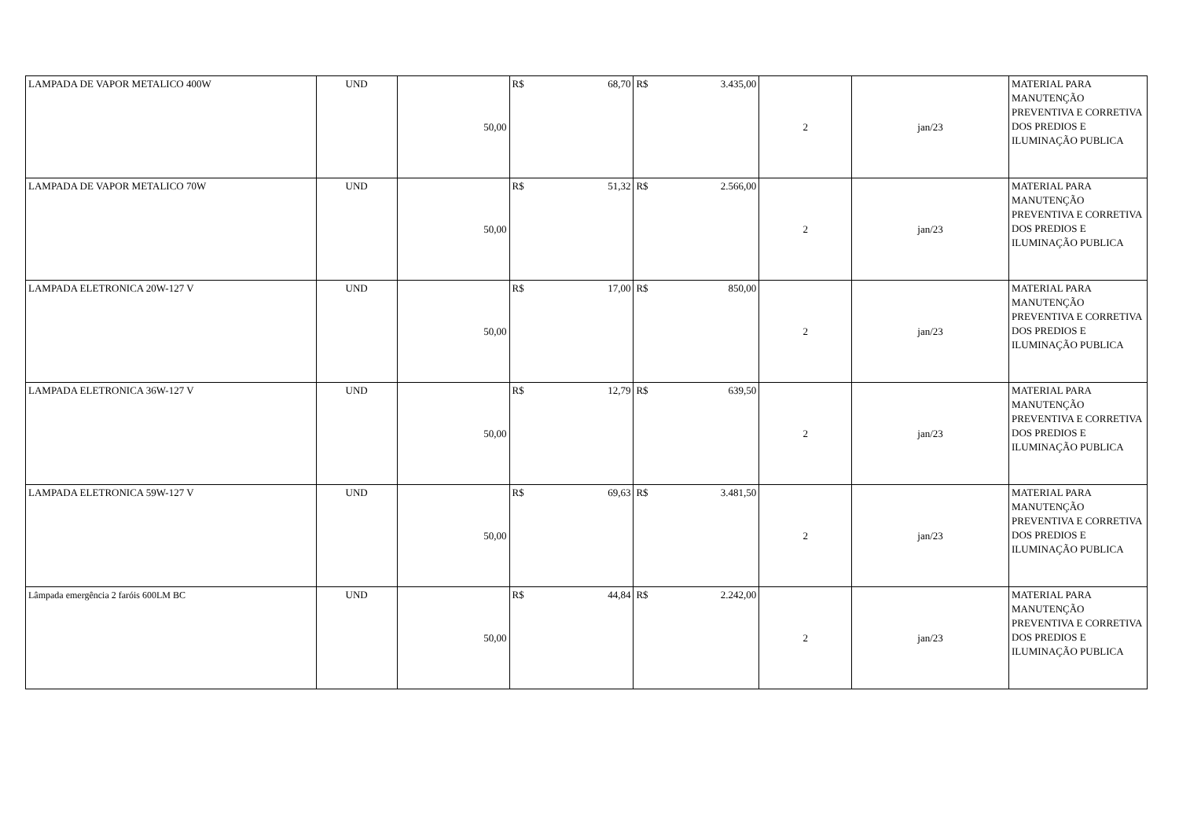| LAMPADA DE VAPOR METALICO 400W | UND | 50,00 | R$ 68,70 | R$ 3.435,00 | 2 | jan/23 | MATERIAL PARA MANUTENÇÃO PREVENTIVA E CORRETIVA DOS PREDIOS E ILUMINAÇÃO PUBLICA |
| LAMPADA DE VAPOR METALICO 70W | UND | 50,00 | R$ 51,32 | R$ 2.566,00 | 2 | jan/23 | MATERIAL PARA MANUTENÇÃO PREVENTIVA E CORRETIVA DOS PREDIOS E ILUMINAÇÃO PUBLICA |
| LAMPADA ELETRONICA 20W-127 V | UND | 50,00 | R$ 17,00 | R$ 850,00 | 2 | jan/23 | MATERIAL PARA MANUTENÇÃO PREVENTIVA E CORRETIVA DOS PREDIOS E ILUMINAÇÃO PUBLICA |
| LAMPADA ELETRONICA 36W-127 V | UND | 50,00 | R$ 12,79 | R$ 639,50 | 2 | jan/23 | MATERIAL PARA MANUTENÇÃO PREVENTIVA E CORRETIVA DOS PREDIOS E ILUMINAÇÃO PUBLICA |
| LAMPADA ELETRONICA 59W-127 V | UND | 50,00 | R$ 69,63 | R$ 3.481,50 | 2 | jan/23 | MATERIAL PARA MANUTENÇÃO PREVENTIVA E CORRETIVA DOS PREDIOS E ILUMINAÇÃO PUBLICA |
| Lâmpada emergência 2 faróis 600LM BC | UND | 50,00 | R$ 44,84 | R$ 2.242,00 | 2 | jan/23 | MATERIAL PARA MANUTENÇÃO PREVENTIVA E CORRETIVA DOS PREDIOS E ILUMINAÇÃO PUBLICA |